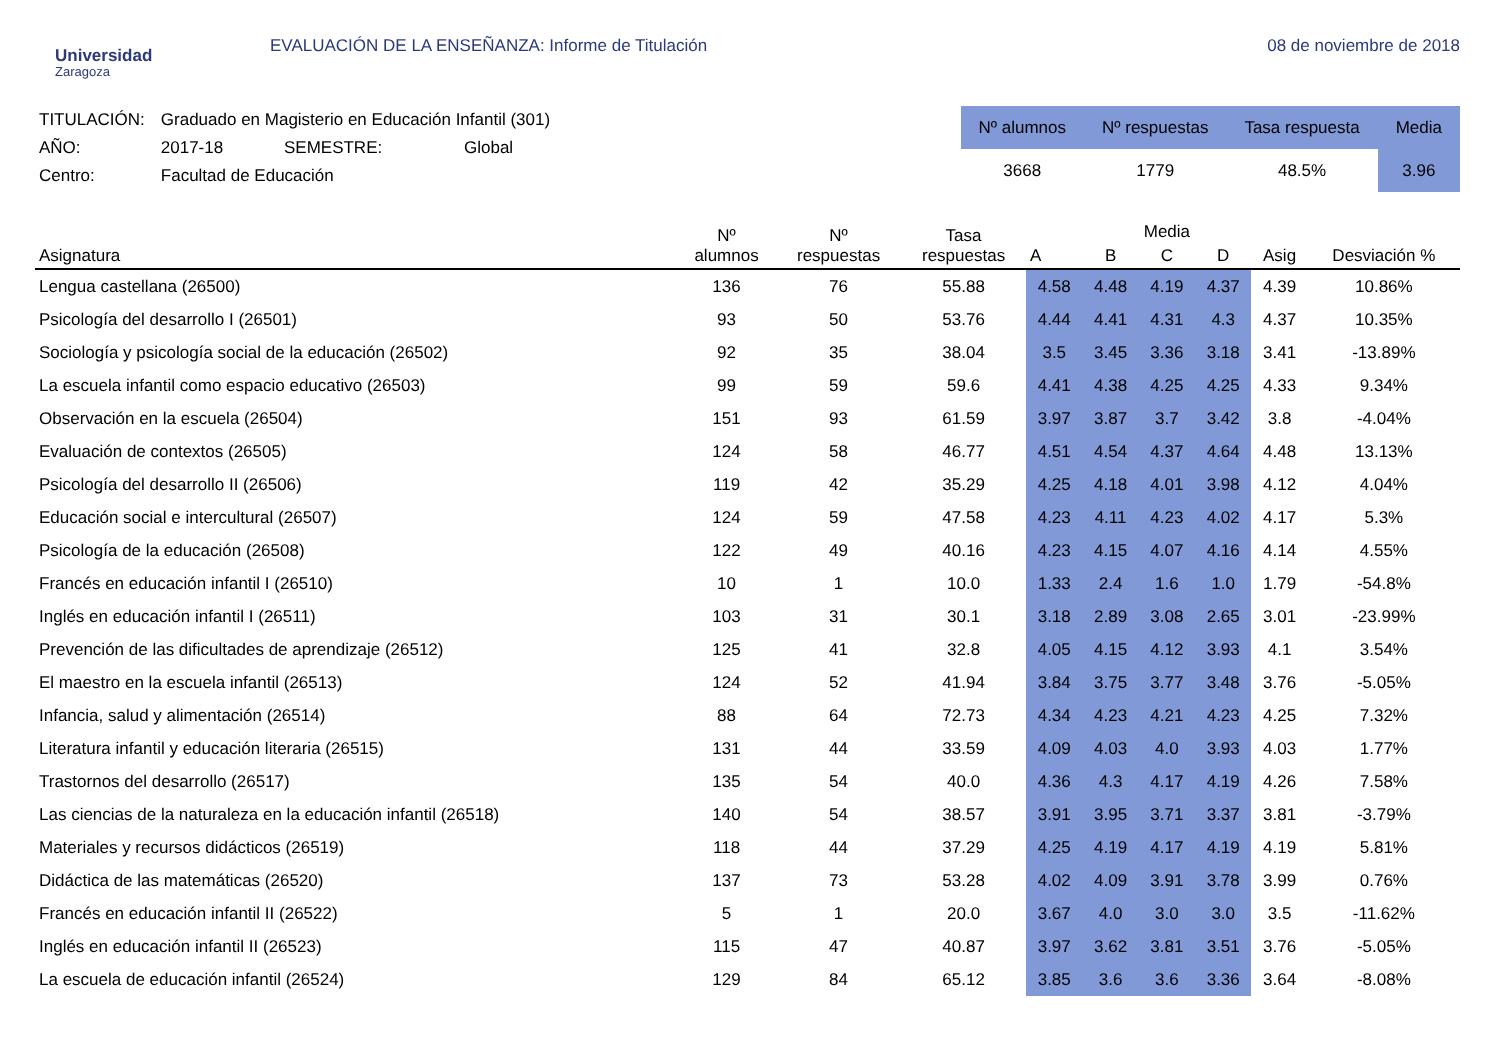Universidad
Zaragoza
EVALUACIÓN DE LA ENSEÑANZA: Informe de Titulación
08 de noviembre de 2018
| TITULACIÓN: | Graduado en Magisterio en Educación Infantil (301) | | |
| AÑO: | 2017-18 | SEMESTRE: | Global |
| Centro: | Facultad de Educación | | |
| Nº alumnos | Nº respuestas | Tasa respuesta | Media |
| --- | --- | --- | --- |
| 3668 | 1779 | 48.5% | 3.96 |
| Asignatura | Nº alumnos | Nº respuestas | Tasa respuestas | Media | | | | | Desviación % |
| --- | --- | --- | --- | --- | --- | --- | --- | --- | --- |
| | | | | A | B | C | D | Asig | |
| Lengua castellana (26500) | 136 | 76 | 55.88 | 4.58 | 4.48 | 4.19 | 4.37 | 4.39 | 10.86% |
| Psicología del desarrollo I (26501) | 93 | 50 | 53.76 | 4.44 | 4.41 | 4.31 | 4.3 | 4.37 | 10.35% |
| Sociología y psicología social de la educación (26502) | 92 | 35 | 38.04 | 3.5 | 3.45 | 3.36 | 3.18 | 3.41 | -13.89% |
| La escuela infantil como espacio educativo (26503) | 99 | 59 | 59.6 | 4.41 | 4.38 | 4.25 | 4.25 | 4.33 | 9.34% |
| Observación en la escuela (26504) | 151 | 93 | 61.59 | 3.97 | 3.87 | 3.7 | 3.42 | 3.8 | -4.04% |
| Evaluación de contextos (26505) | 124 | 58 | 46.77 | 4.51 | 4.54 | 4.37 | 4.64 | 4.48 | 13.13% |
| Psicología del desarrollo II (26506) | 119 | 42 | 35.29 | 4.25 | 4.18 | 4.01 | 3.98 | 4.12 | 4.04% |
| Educación social e intercultural (26507) | 124 | 59 | 47.58 | 4.23 | 4.11 | 4.23 | 4.02 | 4.17 | 5.3% |
| Psicología de la educación (26508) | 122 | 49 | 40.16 | 4.23 | 4.15 | 4.07 | 4.16 | 4.14 | 4.55% |
| Francés en educación infantil I (26510) | 10 | 1 | 10.0 | 1.33 | 2.4 | 1.6 | 1.0 | 1.79 | -54.8% |
| Inglés en educación infantil I (26511) | 103 | 31 | 30.1 | 3.18 | 2.89 | 3.08 | 2.65 | 3.01 | -23.99% |
| Prevención de las dificultades de aprendizaje (26512) | 125 | 41 | 32.8 | 4.05 | 4.15 | 4.12 | 3.93 | 4.1 | 3.54% |
| El maestro en la escuela infantil (26513) | 124 | 52 | 41.94 | 3.84 | 3.75 | 3.77 | 3.48 | 3.76 | -5.05% |
| Infancia, salud y alimentación (26514) | 88 | 64 | 72.73 | 4.34 | 4.23 | 4.21 | 4.23 | 4.25 | 7.32% |
| Literatura infantil y educación literaria (26515) | 131 | 44 | 33.59 | 4.09 | 4.03 | 4.0 | 3.93 | 4.03 | 1.77% |
| Trastornos del desarrollo (26517) | 135 | 54 | 40.0 | 4.36 | 4.3 | 4.17 | 4.19 | 4.26 | 7.58% |
| Las ciencias de la naturaleza en la educación infantil (26518) | 140 | 54 | 38.57 | 3.91 | 3.95 | 3.71 | 3.37 | 3.81 | -3.79% |
| Materiales y recursos didácticos (26519) | 118 | 44 | 37.29 | 4.25 | 4.19 | 4.17 | 4.19 | 4.19 | 5.81% |
| Didáctica de las matemáticas (26520) | 137 | 73 | 53.28 | 4.02 | 4.09 | 3.91 | 3.78 | 3.99 | 0.76% |
| Francés en educación infantil II (26522) | 5 | 1 | 20.0 | 3.67 | 4.0 | 3.0 | 3.0 | 3.5 | -11.62% |
| Inglés en educación infantil II (26523) | 115 | 47 | 40.87 | 3.97 | 3.62 | 3.81 | 3.51 | 3.76 | -5.05% |
| La escuela de educación infantil (26524) | 129 | 84 | 65.12 | 3.85 | 3.6 | 3.6 | 3.36 | 3.64 | -8.08% |